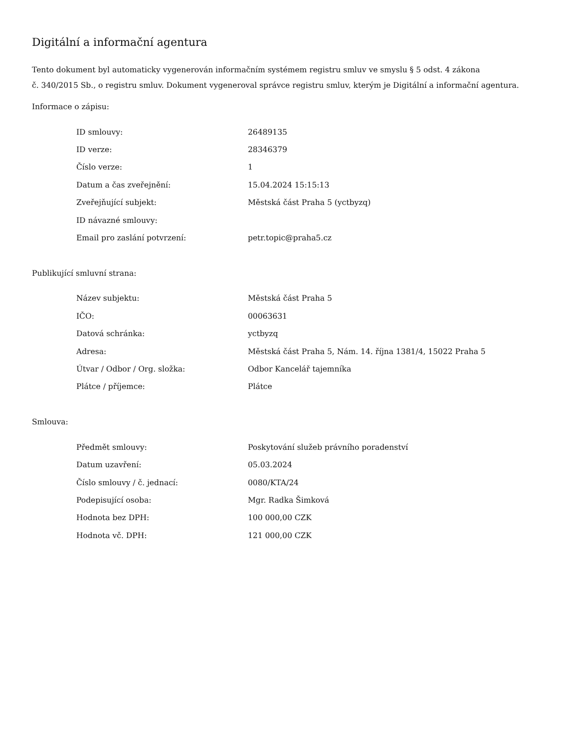Digitální a informační agentura
Tento dokument byl automaticky vygenerován informačním systémem registru smluv ve smyslu § 5 odst. 4 zákona
č. 340/2015 Sb., o registru smluv. Dokument vygeneroval správce registru smluv, kterým je Digitální a informační agentura.
Informace o zápisu:
| ID smlouvy: | 26489135 |
| ID verze: | 28346379 |
| Číslo verze: | 1 |
| Datum a čas zveřejnění: | 15.04.2024 15:15:13 |
| Zveřejňující subjekt: | Městská část Praha 5 (yctbyzq) |
| ID návazné smlouvy: | |
| Email pro zaslání potvrzení: | petr.topic@praha5.cz |
Publikující smluvní strana:
| Název subjektu: | Městská část Praha 5 |
| IČO: | 00063631 |
| Datová schránka: | yctbyzq |
| Adresa: | Městská část Praha 5, Nám. 14. října 1381/4, 15022 Praha 5 |
| Útvar / Odbor / Org. složka: | Odbor Kancelář tajemníka |
| Plátce / příjemce: | Plátce |
Smlouva:
| Předmět smlouvy: | Poskytování služeb právního poradenství |
| Datum uzavření: | 05.03.2024 |
| Číslo smlouvy / č. jednací: | 0080/KTA/24 |
| Podepisující osoba: | Mgr. Radka Šimková |
| Hodnota bez DPH: | 100 000,00 CZK |
| Hodnota vč. DPH: | 121 000,00 CZK |